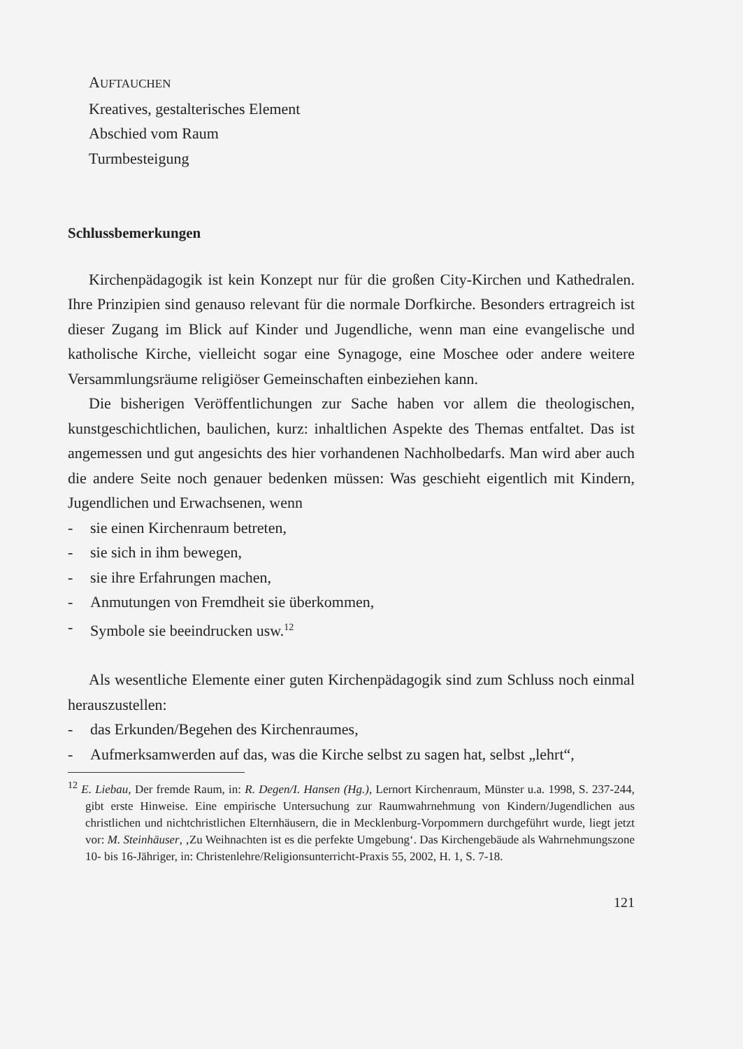AUFTAUCHEN
Kreatives, gestalterisches Element
Abschied vom Raum
Turmbesteigung
Schlussbemerkungen
Kirchenpädagogik ist kein Konzept nur für die großen City-Kirchen und Kathedralen. Ihre Prinzipien sind genauso relevant für die normale Dorfkirche. Besonders ertragreich ist dieser Zugang im Blick auf Kinder und Jugendliche, wenn man eine evangelische und katholische Kirche, vielleicht sogar eine Synagoge, eine Moschee oder andere weitere Versammlungsräume religiöser Gemeinschaften einbeziehen kann.
Die bisherigen Veröffentlichungen zur Sache haben vor allem die theologischen, kunstgeschichtlichen, baulichen, kurz: inhaltlichen Aspekte des Themas entfaltet. Das ist angemessen und gut angesichts des hier vorhandenen Nachholbedarfs. Man wird aber auch die andere Seite noch genauer bedenken müssen: Was geschieht eigentlich mit Kindern, Jugendlichen und Erwachsenen, wenn
- sie einen Kirchenraum betreten,
- sie sich in ihm bewegen,
- sie ihre Erfahrungen machen,
- Anmutungen von Fremdheit sie überkommen,
- Symbole sie beeindrucken usw.<sup>12</sup>
Als wesentliche Elemente einer guten Kirchenpädagogik sind zum Schluss noch einmal herauszustellen:
- das Erkunden/Begehen des Kirchenraumes,
- Aufmerksamwerden auf das, was die Kirche selbst zu sagen hat, selbst „lehrt“,
<sup>12</sup> E. Liebau, Der fremde Raum, in: R. Degen/I. Hansen (Hg.), Lernort Kirchenraum, Münster u.a. 1998, S. 237-244, gibt erste Hinweise. Eine empirische Untersuchung zur Raumwahrnehmung von Kindern/Jugendlichen aus christlichen und nichtchristlichen Elternhäusern, die in Mecklenburg-Vorpommern durchgeführt wurde, liegt jetzt vor: M. Steinhäuser, ‚Zu Weihnachten ist es die perfekte Umgebung‘. Das Kirchengebäude als Wahrnehmungszone 10- bis 16-Jähriger, in: Christenlehre/Religionsunterricht-Praxis 55, 2002, H. 1, S. 7-18.
121